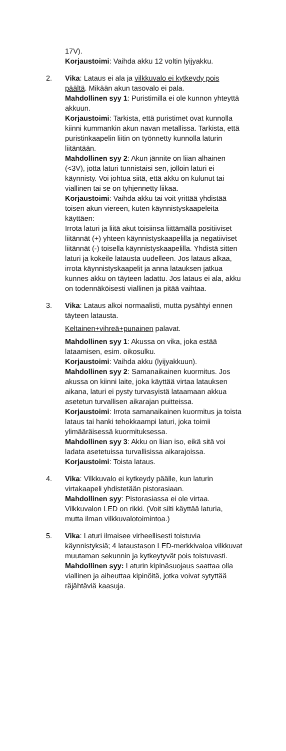17V).
Korjaustoimi: Vaihda akku 12 voltin lyijyakku.
2. Vika: Lataus ei ala ja vilkkuvalo ei kytkeydy pois päältä. Mikään akun tasovalo ei pala.
Mahdollinen syy 1: Puristimilla ei ole kunnon yhteyttä akkuun.
Korjaustoimi: Tarkista, että puristimet ovat kunnolla kiinni kummankin akun navan metallissa. Tarkista, että puristinkaapelin liitin on työnnetty kunnolla laturin liitäntään.
Mahdollinen syy 2: Akun jännite on liian alhainen (<3V), jotta laturi tunnistaisi sen, jolloin laturi ei käynnisty. Voi johtua siitä, että akku on kulunut tai viallinen tai se on tyhjennetty liikaa.
Korjaustoimi: Vaihda akku tai voit yrittää yhdistää toisen akun viereen, kuten käynnistyskaapeleita käyttäen:
Irrota laturi ja liitä akut toisiinsa liittämällä positiiviset liitännät (+) yhteen käynnistyskaapelilla ja negatiiviset liitännät (-) toisella käynnistyskaapelilla. Yhdistä sitten laturi ja kokeile latausta uudelleen. Jos lataus alkaa, irrota käynnistyskaapelit ja anna latauksen jatkua kunnes akku on täyteen ladattu. Jos lataus ei ala, akku on todennäköisesti viallinen ja pitää vaihtaa.
3. Vika: Lataus alkoi normaalisti, mutta pysähtyi ennen täyteen latausta.
Keltainen+vihreä+punainen palavat.
Mahdollinen syy 1: Akussa on vika, joka estää lataamisen, esim. oikosulku.
Korjaustoimi: Vaihda akku (lyijyakkuun).
Mahdollinen syy 2: Samanaikainen kuormitus. Jos akussa on kiinni laite, joka käyttää virtaa latauksen aikana, laturi ei pysty turvasyistä lataamaan akkua asetetun turvallisen aikarajan puitteissa.
Korjaustoimi: Irrota samanaikainen kuormitus ja toista lataus tai hanki tehokkaampi laturi, joka toimii ylimääräisessä kuormituksessa.
Mahdollinen syy 3: Akku on liian iso, eikä sitä voi ladata asetetuissa turvallisissa aikarajoissa.
Korjaustoimi: Toista lataus.
4. Vika: Vilkkuvalo ei kytkeydy päälle, kun laturin virtakaapeli yhdistetään pistorasiaan.
Mahdollinen syy: Pistorasiassa ei ole virtaa. Vilkkuvalon LED on rikki. (Voit silti käyttää laturia, mutta ilman vilkkuvalotoimintoa.)
5. Vika: Laturi ilmaisee virheellisesti toistuvia käynnistyksiä; 4 lataustason LED-merkkivaloa vilkkuvat muutaman sekunnin ja kytkeytyvät pois toistuvasti.
Mahdollinen syy: Laturin kipinäsuojaus saattaa olla viallinen ja aiheuttaa kipinöitä, jotka voivat sytyttää räjähtäviä kaasuja.